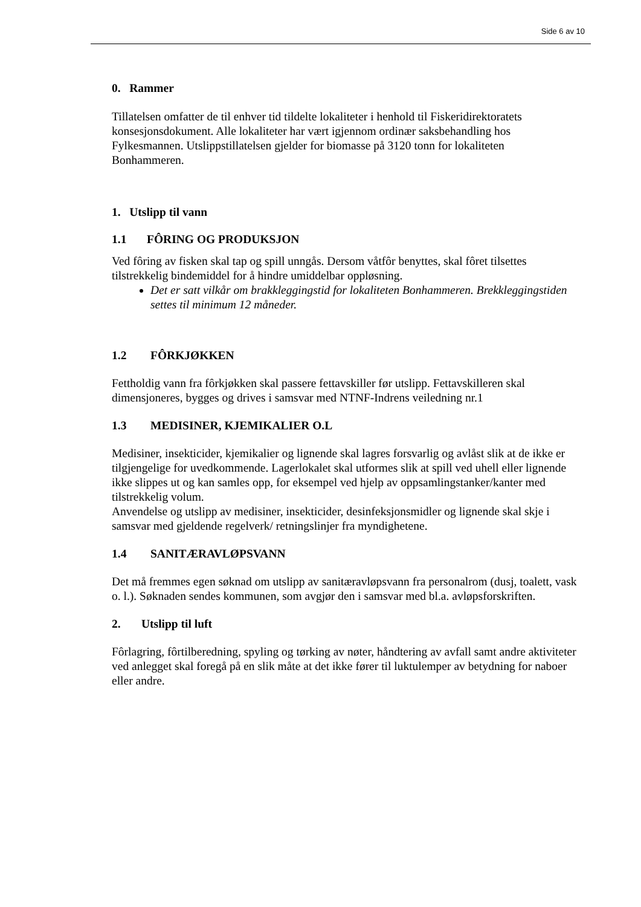Side 6 av 10
0. Rammer
Tillatelsen omfatter de til enhver tid tildelte lokaliteter i henhold til Fiskeridirektoratets konsesjonsdokument. Alle lokaliteter har vært igjennom ordinær saksbehandling hos Fylkesmannen. Utslippstillatelsen gjelder for biomasse på 3120 tonn for lokaliteten Bonhammeren.
1. Utslipp til vann
1.1 FÔRING OG PRODUKSJON
Ved fôring av fisken skal tap og spill unngås. Dersom våtfôr benyttes, skal fôret tilsettes tilstrekkelig bindemiddel for å hindre umiddelbar oppløsning.
Det er satt vilkår om brakkleggingstid for lokaliteten Bonhammeren. Brekkleggingstiden settes til minimum 12 måneder.
1.2 FÔRKJØKKEN
Fettholdig vann fra fôrkjøkken skal passere fettavskiller før utslipp. Fettavskilleren skal dimensjoneres, bygges og drives i samsvar med NTNF-Indrens veiledning nr.1
1.3 MEDISINER, KJEMIKALIER O.L
Medisiner, insekticider, kjemikalier og lignende skal lagres forsvarlig og avlåst slik at de ikke er tilgjengelige for uvedkommende. Lagerlokalet skal utformes slik at spill ved uhell eller lignende ikke slippes ut og kan samles opp, for eksempel ved hjelp av oppsamlingstanker/kanter med tilstrekkelig volum.
Anvendelse og utslipp av medisiner, insekticider, desinfeksjonsmidler og lignende skal skje i samsvar med gjeldende regelverk/ retningslinjer fra myndighetene.
1.4 SANITÆRAVLØPSVANN
Det må fremmes egen søknad om utslipp av sanitæravløpsvann fra personalrom (dusj, toalett, vask o. l.). Søknaden sendes kommunen, som avgjør den i samsvar med bl.a. avløpsforskriften.
2. Utslipp til luft
Fôrlagring, fôrtilberedning, spyling og tørking av nøter, håndtering av avfall samt andre aktiviteter ved anlegget skal foregå på en slik måte at det ikke fører til luktulemper av betydning for naboer eller andre.